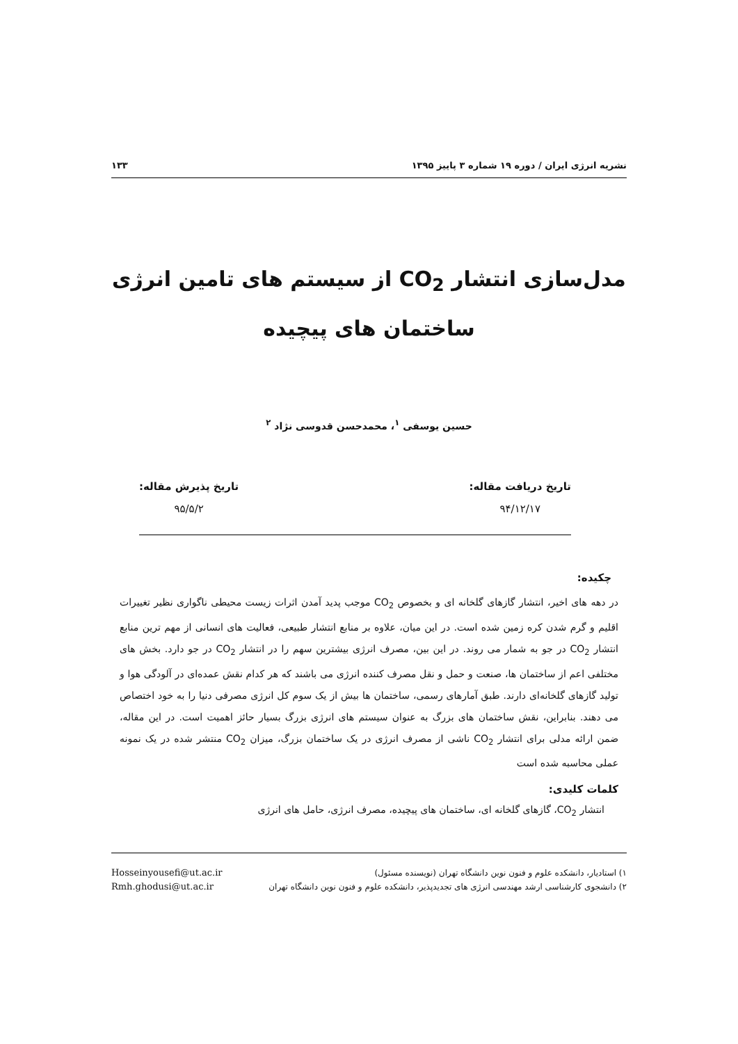نشریه انرژی ایران / دوره ۱۹ شماره ۳ پاییز ۱۳۹۵ ۱۳۳
مدل‌سازی انتشار CO<sub>2</sub> از سیستم های تامین انرژی
ساختمان های پیچیده
حسین یوسفی <sup>۱</sup>، محمدحسن قدوسی نژاد <sup>۲</sup>
تاریخ دریافت مقاله:
۹۴/۱۲/۱۷
تاریخ پذیرش مقاله:
۹۵/۵/۲
چکیده:
در دهه های اخیر، انتشار گازهای گلخانه ای و بخصوص CO<sub>2</sub> موجب پدید آمدن اثرات زیست محیطی ناگواری نظیر تغییرات اقلیم و گرم شدن کره زمین شده است. در این میان، علاوه بر منابع انتشار طبیعی، فعالیت های انسانی از مهم ترین منابع انتشار CO<sub>2</sub> در جو به شمار می روند. در این بین، مصرف انرژی بیشترین سهم را در انتشار CO<sub>2</sub> در جو دارد. بخش های مختلفی اعم از ساختمان ها، صنعت و حمل و نقل مصرف کننده انرژی می باشند که هر کدام نقش عمده‌ای در آلودگی هوا و تولید گازهای گلخانه‌ای دارند. طبق آمارهای رسمی، ساختمان ها بیش از یک سوم کل انرژی مصرفی دنیا را به خود اختصاص می دهند. بنابراین، نقش ساختمان های بزرگ به عنوان سیستم های انرژی بزرگ بسیار حائز اهمیت است. در این مقاله، ضمن ارائه مدلی برای انتشار CO<sub>2</sub> ناشی از مصرف انرژی در یک ساختمان بزرگ، میزان CO<sub>2</sub> منتشر شده در یک نمونه عملی محاسبه شده است
کلمات کلیدی:
انتشار CO<sub>2</sub>، گازهای گلخانه ای، ساختمان های پیچیده، مصرف انرژی، حامل های انرژی
۱) استادیار، دانشکده علوم و فنون نوین دانشگاه تهران (نویسنده مسئول)
۲) دانشجوی کارشناسی ارشد مهندسی انرژی های تجدیدپذیر، دانشکده علوم و فنون نوین دانشگاه تهران
Hosseinyousefi@ut.ac.ir
Rmh.ghodusi@ut.ac.ir